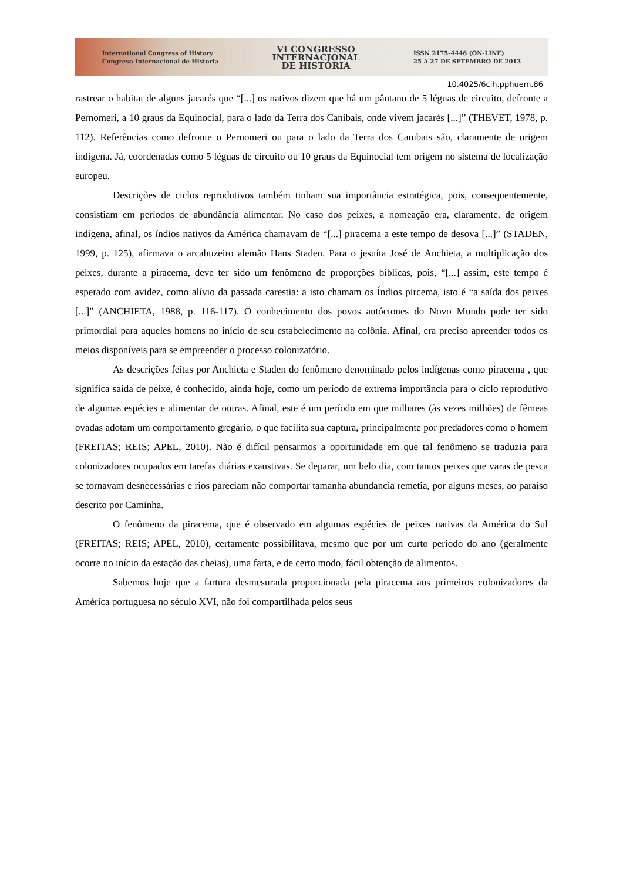International Congress of History
Congreso Internacional de Historia
VI CONGRESSO
INTERNACIONAL
DE HISTÓRIA
ISSN 2175-4446 (ON-LINE)
25 A 27 DE SETEMBRO DE 2013
10.4025/6cih.pphuem.86
rastrear o habitat de alguns jacarés que “[...] os nativos dizem que há um pântano de 5 léguas de circuito, defronte a Pernomeri, a 10 graus da Equinocial, para o lado da Terra dos Canibais, onde vivem jacarés [...]” (THEVET, 1978, p. 112). Referências como defronte o Pernomeri ou para o lado da Terra dos Canibais são, claramente de origem indígena. Já, coordenadas como 5 léguas de circuito ou 10 graus da Equinocial tem origem no sistema de localização europeu.
Descrições de ciclos reprodutivos também tinham sua importância estratégica, pois, consequentemente, consistiam em períodos de abundância alimentar. No caso dos peixes, a nomeação era, claramente, de origem indígena, afinal, os índios nativos da América chamavam de “[...] piracema a este tempo de desova [...]” (STADEN, 1999, p. 125), afirmava o arcabuzeiro alemão Hans Staden. Para o jesuíta José de Anchieta, a multiplicação dos peixes, durante a piracema, deve ter sido um fenômeno de proporções bíblicas, pois, “[...] assim, este tempo é esperado com avidez, como alívio da passada carestia: a isto chamam os Índios pircema, isto é “a saída dos peixes [...]” (ANCHIETA, 1988, p. 116-117). O conhecimento dos povos autóctones do Novo Mundo pode ter sido primordial para aqueles homens no início de seu estabelecimento na colônia. Afinal, era preciso apreender todos os meios disponíveis para se empreender o processo colonizatório.
As descrições feitas por Anchieta e Staden do fenômeno denominado pelos indígenas como piracema , que significa saída de peixe, é conhecido, ainda hoje, como um período de extrema importância para o ciclo reprodutivo de algumas espécies e alimentar de outras. Afinal, este é um período em que milhares (às vezes milhões) de fêmeas ovadas adotam um comportamento gregário, o que facilita sua captura, principalmente por predadores como o homem (FREITAS; REIS; APEL, 2010). Não é difícil pensarmos a oportunidade em que tal fenômeno se traduzia para colonizadores ocupados em tarefas diárias exaustivas. Se deparar, um belo dia, com tantos peixes que varas de pesca se tornavam desnecessárias e rios pareciam não comportar tamanha abundancia remetia, por alguns meses, ao paraíso descrito por Caminha.
O fenômeno da piracema, que é observado em algumas espécies de peixes nativas da América do Sul (FREITAS; REIS; APEL, 2010), certamente possibilitava, mesmo que por um curto período do ano (geralmente ocorre no início da estação das cheias), uma farta, e de certo modo, fácil obtenção de alimentos.
Sabemos hoje que a fartura desmesurada proporcionada pela piracema aos primeiros colonizadores da América portuguesa no século XVI, não foi compartilhada pelos seus